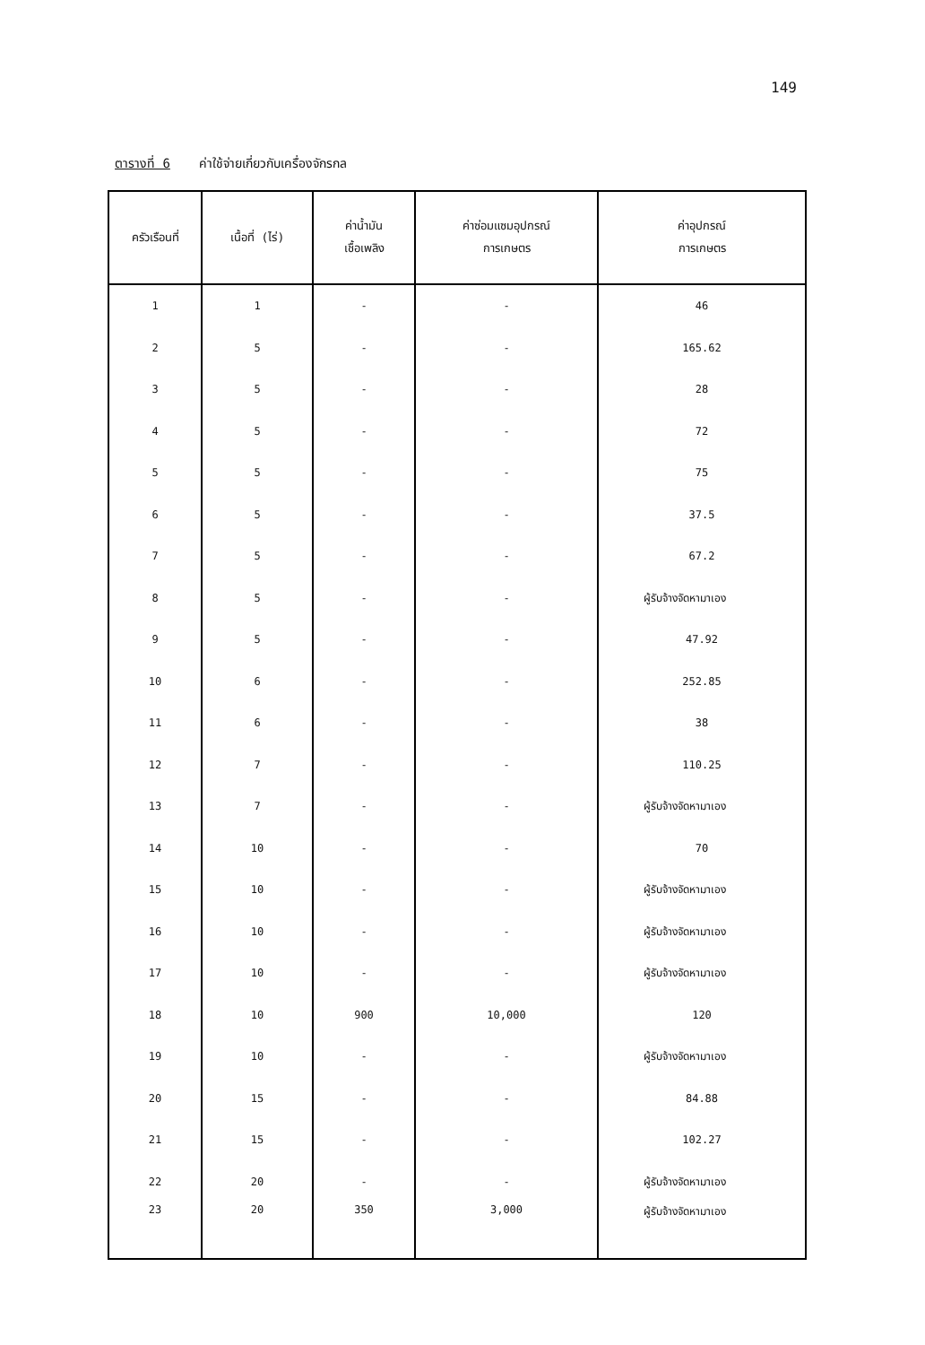149
ตารางที่ 6 ค่าใช้จ่ายเกี่ยวกับเครื่องจักรกล
| ครัวเรือนที่ | เนื้อที่ (ไร่) | ค่าน้ำมัน เชื้อเพลิง | ค่าซ่อมแซมอุปกรณ์ การเกษตร | ค่าอุปกรณ์ การเกษตร |
| --- | --- | --- | --- | --- |
| 1 | 1 | - | - | 46 |
| 2 | 5 | - | - | 165.62 |
| 3 | 5 | - | - | 28 |
| 4 | 5 | - | - | 72 |
| 5 | 5 | - | - | 75 |
| 6 | 5 | - | - | 37.5 |
| 7 | 5 | - | - | 67.2 |
| 8 | 5 | - | - | ผู้รับจ้างจัดหามาเอง |
| 9 | 5 | - | - | 47.92 |
| 10 | 6 | - | - | 252.85 |
| 11 | 6 | - | - | 38 |
| 12 | 7 | - | - | 110.25 |
| 13 | 7 | - | - | ผู้รับจ้างจัดหามาเอง |
| 14 | 10 | - | - | 70 |
| 15 | 10 | - | - | ผู้รับจ้างจัดหามาเอง |
| 16 | 10 | - | - | ผู้รับจ้างจัดหามาเอง |
| 17 | 10 | - | - | ผู้รับจ้างจัดหามาเอง |
| 18 | 10 | 900 | 10,000 | 120 |
| 19 | 10 | - | - | ผู้รับจ้างจัดหามาเอง |
| 20 | 15 | - | - | 84.88 |
| 21 | 15 | - | - | 102.27 |
| 22 | 20 | - | - | ผู้รับจ้างจัดหามาเอง |
| 23 | 20 | 350 | 3,000 | ผู้รับจ้างจัดหามาเอง |